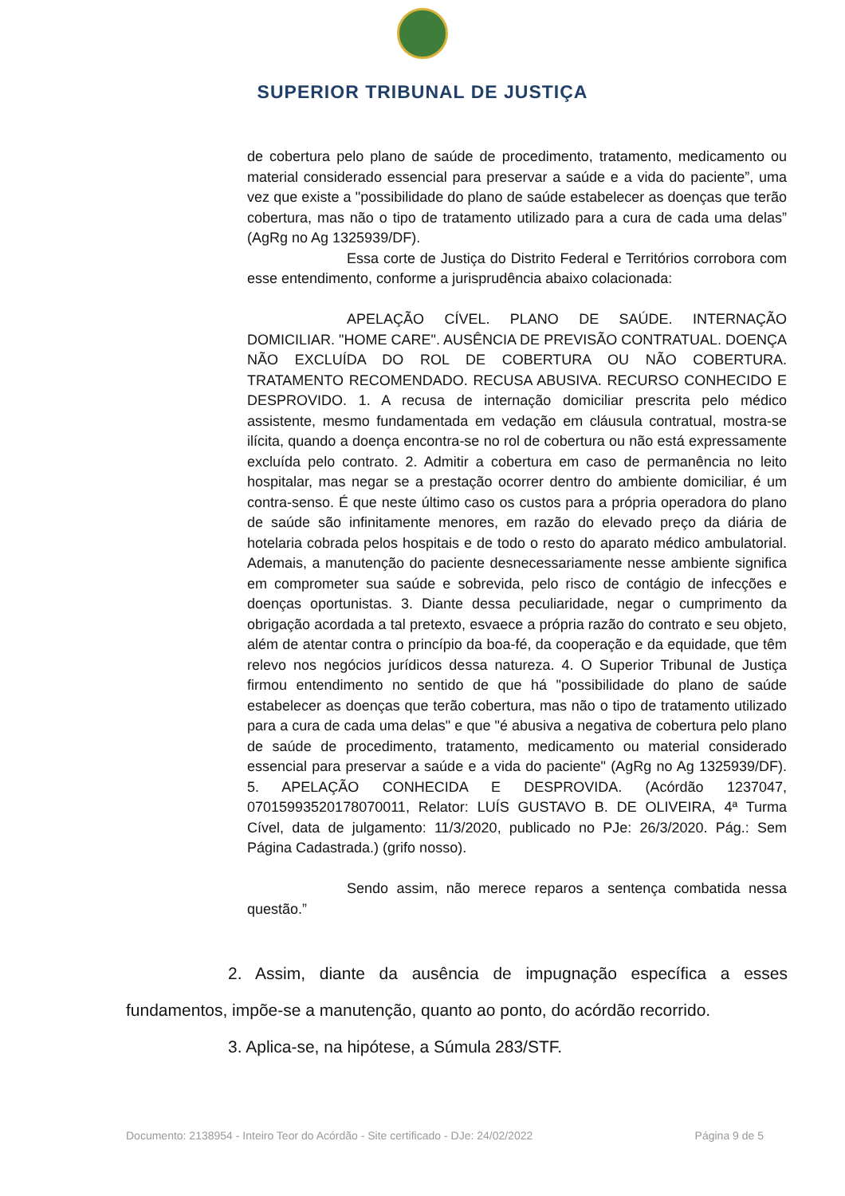SUPERIOR TRIBUNAL DE JUSTIÇA
de cobertura pelo plano de saúde de procedimento, tratamento, medicamento ou material considerado essencial para preservar a saúde e a vida do paciente”, uma vez que existe a "possibilidade do plano de saúde estabelecer as doenças que terão cobertura, mas não o tipo de tratamento utilizado para a cura de cada uma delas” (AgRg no Ag 1325939/DF).
Essa corte de Justiça do Distrito Federal e Territórios corrobora com esse entendimento, conforme a jurisprudência abaixo colacionada:
APELAÇÃO CÍVEL. PLANO DE SAÚDE. INTERNAÇÃO DOMICILIAR. "HOME CARE". AUSÊNCIA DE PREVISÃO CONTRATUAL. DOENÇA NÃO EXCLUÍDA DO ROL DE COBERTURA OU NÃO COBERTURA. TRATAMENTO RECOMENDADO. RECUSA ABUSIVA. RECURSO CONHECIDO E DESPROVIDO. 1. A recusa de internação domiciliar prescrita pelo médico assistente, mesmo fundamentada em vedação em cláusula contratual, mostra-se ilícita, quando a doença encontra-se no rol de cobertura ou não está expressamente excluída pelo contrato. 2. Admitir a cobertura em caso de permanência no leito hospitalar, mas negar se a prestação ocorrer dentro do ambiente domiciliar, é um contra-senso. É que neste último caso os custos para a própria operadora do plano de saúde são infinitamente menores, em razão do elevado preço da diária de hotelaria cobrada pelos hospitais e de todo o resto do aparato médico ambulatorial. Ademais, a manutenção do paciente desnecessariamente nesse ambiente significa em comprometer sua saúde e sobrevida, pelo risco de contágio de infecções e doenças oportunistas. 3. Diante dessa peculiaridade, negar o cumprimento da obrigação acordada a tal pretexto, esvaece a própria razão do contrato e seu objeto, além de atentar contra o princípio da boa-fé, da cooperação e da equidade, que têm relevo nos negócios jurídicos dessa natureza. 4. O Superior Tribunal de Justiça firmou entendimento no sentido de que há "possibilidade do plano de saúde estabelecer as doenças que terão cobertura, mas não o tipo de tratamento utilizado para a cura de cada uma delas" e que "é abusiva a negativa de cobertura pelo plano de saúde de procedimento, tratamento, medicamento ou material considerado essencial para preservar a saúde e a vida do paciente" (AgRg no Ag 1325939/DF). 5. APELAÇÃO CONHECIDA E DESPROVIDA. (Acórdão 1237047, 07015993520178070011, Relator: LUÍS GUSTAVO B. DE OLIVEIRA, 4ª Turma Cível, data de julgamento: 11/3/2020, publicado no PJe: 26/3/2020. Pág.: Sem Página Cadastrada.) (grifo nosso).
Sendo assim, não merece reparos a sentença combatida nessa questão.”
2. Assim, diante da ausência de impugnação específica a esses fundamentos, impõe-se a manutenção, quanto ao ponto, do acórdão recorrido.
3. Aplica-se, na hipótese, a Súmula 283/STF.
Documento: 2138954 - Inteiro Teor do Acórdão - Site certificado - DJe: 24/02/2022 Página 9 de 5